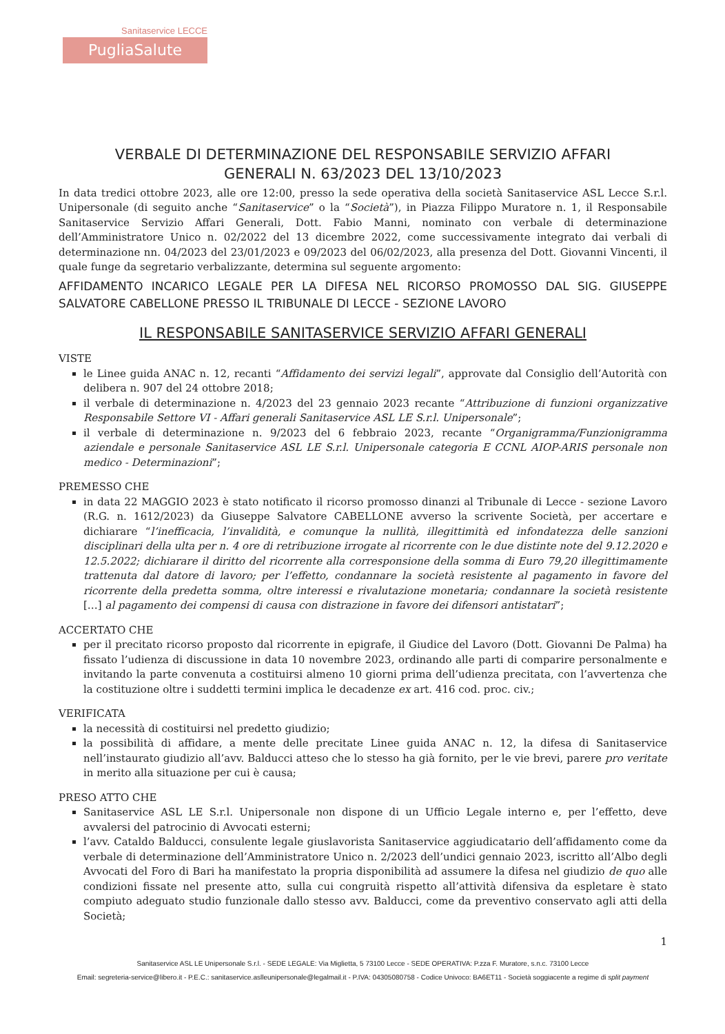Sanitaservice LECCE
PugliaSalute
VERBALE DI DETERMINAZIONE DEL RESPONSABILE SERVIZIO AFFARI
GENERALI N. 63/2023 DEL 13/10/2023
In data tredici ottobre 2023, alle ore 12:00, presso la sede operativa della società Sanitaservice ASL Lecce S.r.l. Unipersonale (di seguito anche “Sanitaservice” o la “Società”), in Piazza Filippo Muratore n. 1, il Responsabile Sanitaservice Servizio Affari Generali, Dott. Fabio Manni, nominato con verbale di determinazione dell’Amministratore Unico n. 02/2022 del 13 dicembre 2022, come successivamente integrato dai verbali di determinazione nn. 04/2023 del 23/01/2023 e 09/2023 del 06/02/2023, alla presenza del Dott. Giovanni Vincenti, il quale funge da segretario verbalizzante, determina sul seguente argomento:
AFFIDAMENTO INCARICO LEGALE PER LA DIFESA NEL RICORSO PROMOSSO DAL SIG. GIUSEPPE SALVATORE CABELLONE PRESSO IL TRIBUNALE DI LECCE - SEZIONE LAVORO
IL RESPONSABILE SANITASERVICE SERVIZIO AFFARI GENERALI
VISTE
le Linee guida ANAC n. 12, recanti “Affidamento dei servizi legali”, approvate dal Consiglio dell’Autorità con delibera n. 907 del 24 ottobre 2018;
il verbale di determinazione n. 4/2023 del 23 gennaio 2023 recante “Attribuzione di funzioni organizzative Responsabile Settore VI - Affari generali Sanitaservice ASL LE S.r.l. Unipersonale”;
il verbale di determinazione n. 9/2023 del 6 febbraio 2023, recante “Organigramma/Funzionigramma aziendale e personale Sanitaservice ASL LE S.r.l. Unipersonale categoria E CCNL AIOP-ARIS personale non medico - Determinazioni”;
PREMESSO CHE
in data 22 MAGGIO 2023 è stato notificato il ricorso promosso dinanzi al Tribunale di Lecce - sezione Lavoro (R.G. n. 1612/2023) da Giuseppe Salvatore CABELLONE avverso la scrivente Società, per accertare e dichiarare “l’inefficacia, l’invalidità, e comunque la nullità, illegittimità ed infondatezza delle sanzioni disciplinari della ulta per n. 4 ore di retribuzione irrogate al ricorrente con le due distinte note del 9.12.2020 e 12.5.2022; dichiarare il diritto del ricorrente alla corresponsione della somma di Euro 79,20 illegittimamente trattenuta dal datore di lavoro; per l’effetto, condannare la società resistente al pagamento in favore del ricorrente della predetta somma, oltre interessi e rivalutazione monetaria; condannare la società resistente […] al pagamento dei compensi di causa con distrazione in favore dei difensori antistatari”;
ACCERTATO CHE
per il precitato ricorso proposto dal ricorrente in epigrafe, il Giudice del Lavoro (Dott. Giovanni De Palma) ha fissato l’udienza di discussione in data 10 novembre 2023, ordinando alle parti di comparire personalmente e invitando la parte convenuta a costituirsi almeno 10 giorni prima dell’udienza precitata, con l’avvertenza che la costituzione oltre i suddetti termini implica le decadenze ex art. 416 cod. proc. civ.;
VERIFICATA
la necessità di costituirsi nel predetto giudizio;
la possibilità di affidare, a mente delle precitate Linee guida ANAC n. 12, la difesa di Sanitaservice nell’instaurato giudizio all’avv. Balducci atteso che lo stesso ha già fornito, per le vie brevi, parere pro veritate in merito alla situazione per cui è causa;
PRESO ATTO CHE
Sanitaservice ASL LE S.r.l. Unipersonale non dispone di un Ufficio Legale interno e, per l’effetto, deve avvalersi del patrocinio di Avvocati esterni;
l’avv. Cataldo Balducci, consulente legale giuslavorista Sanitaservice aggiudicatario dell’affidamento come da verbale di determinazione dell’Amministratore Unico n. 2/2023 dell’undici gennaio 2023, iscritto all’Albo degli Avvocati del Foro di Bari ha manifestato la propria disponibilità ad assumere la difesa nel giudizio de quo alle condizioni fissate nel presente atto, sulla cui congruità rispetto all’attività difensiva da espletare è stato compiuto adeguato studio funzionale dallo stesso avv. Balducci, come da preventivo conservato agli atti della Società;
1
Sanitaservice ASL LE Unipersonale S.r.l. - SEDE LEGALE: Via Miglietta, 5 73100 Lecce - SEDE OPERATIVA: P.zza F. Muratore, s.n.c. 73100 Lecce
Email: segreteria-service@libero.it - P.E.C.: sanitaservice.aslleunipersonale@legalmail.it - P.IVA: 04305080758 - Codice Univoco: BA6ET11 - Società soggiacente a regime di split payment